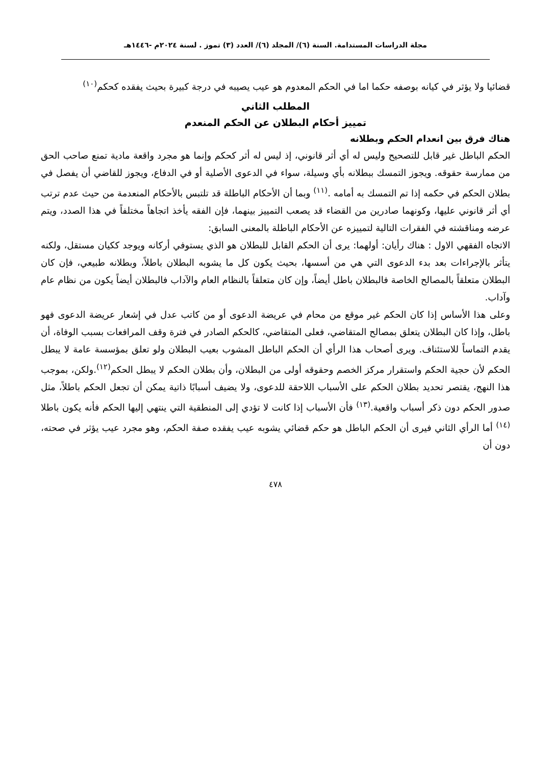مجلة الدراسات المستدامة. السنة (٦)/ المجلد (٦)/ العدد (٣) تموز . لسنة ٢٠٢٤م -١٤٤٦هـ
قضائيا ولا يؤثر في كيانه بوصفه حكما اما في الحكم المعدوم هو عيب يصيبه في درجة كبيرة بحيث يفقده كحكم<sup>(١٠)</sup>
المطلب الثاني
تمييز أحكام البطلان عن الحكم المنعدم
هناك فرق بين انعدام الحكم وبطلانه
الحكم الباطل غير قابل للتصحيح وليس له أي أثر قانوني، إذ ليس له أثر كحكم وإنما هو مجرد واقعة مادية تمنع صاحب الحق من ممارسة حقوقه. ويجوز التمسك ببطلانه بأي وسيلة، سواء في الدعوى الأصلية أو في الدفاع، ويجوز للقاضي أن يفصل في بطلان الحكم في حكمه إذا تم التمسك به أمامه .<sup>(١١)</sup> وبما أن الأحكام الباطلة قد تلتبس بالأحكام المنعدمة من حيث عدم ترتب أي أثر قانوني عليها، وكونهما صادرين من القضاء قد يصعب التمييز بينهما، فإن الفقه يأخذ اتجاهاً مختلفاً في هذا الصدد، ويتم عرضه ومناقشته في الفقرات التالية لتمييزه عن الأحكام الباطلة بالمعنى السابق:
الاتجاه الفقهي الاول : هناك رأيان: أولهما: يرى أن الحكم القابل للبطلان هو الذي يستوفي أركانه ويوجد ككيان مستقل، ولكنه يتأثر بالإجراءات بعد بدء الدعوى التي هي من أسسها، بحيث يكون كل ما يشوبه البطلان باطلاً، وبطلانه طبيعي، فإن كان البطلان متعلقاً بالمصالح الخاصة فالبطلان باطل أيضاً، وإن كان متعلقاً بالنظام العام والآداب فالبطلان أيضاً يكون من نظام عام وآداب.
وعلى هذا الأساس إذا كان الحكم غير موقع من محام في عريضة الدعوى أو من كاتب عدل في إشعار عريضة الدعوى فهو باطل، وإذا كان البطلان يتعلق بمصالح المتقاضي، فعلى المتقاضي، كالحكم الصادر في فترة وقف المرافعات بسبب الوفاة، أن يقدم التماساً للاستئناف. ويرى أصحاب هذا الرأي أن الحكم الباطل المشوب بعيب البطلان ولو تعلق بمؤسسة عامة لا يبطل الحكم لأن حجية الحكم واستقرار مركز الخصم وحقوقه أولى من البطلان، وأن بطلان الحكم لا يبطل الحكم<sup>(١٢)</sup>.ولكن، بموجب هذا النهج، يقتصر تحديد بطلان الحكم على الأسباب اللاحقة للدعوى، ولا يضيف أسبابًا ذاتية يمكن أن تجعل الحكم باطلاً، مثل صدور الحكم دون ذكر أسباب واقعية.<sup>(١٣)</sup> فأن الأسباب إذا كانت لا تؤدي إلى المنطقية التي ينتهي إليها الحكم فأنه يكون باطلا <sup>(١٤)</sup> أما الرأي الثاني فيرى أن الحكم الباطل هو حكم قضائي يشوبه عيب يفقده صفة الحكم، وهو مجرد عيب يؤثر في صحته، دون أن
٤٧٨